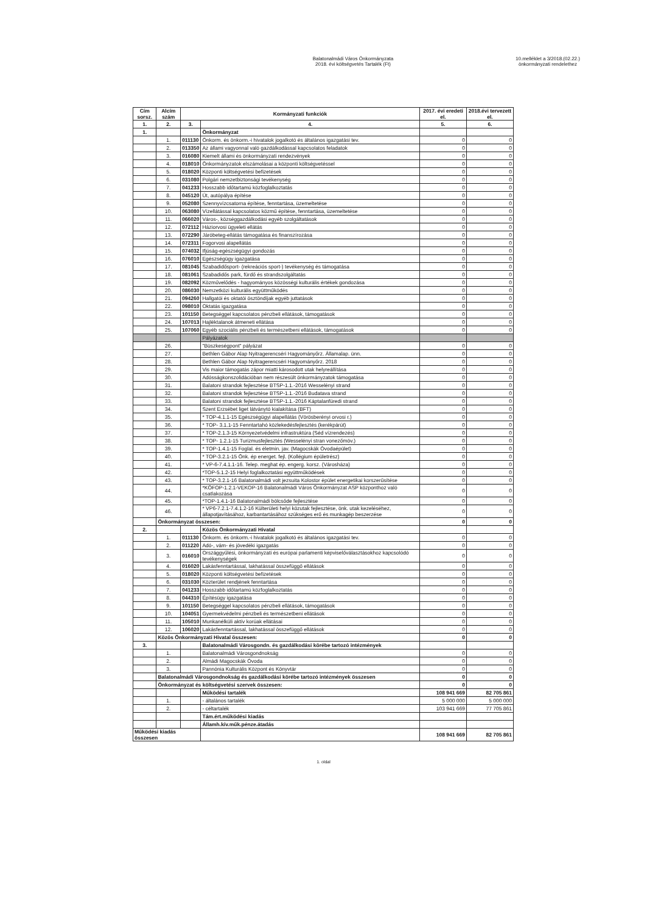Balatonalmádi Város Önkormányzata
2018. évi költségvetés Tartalék (Ft)
10.melléklet a 3/2018.(02.22.)
önkormányzati rendelethez
| Cím sorsz. | Alcím szám | Kormányzati funkciók | | 2017. évi eredeti el. | 2018.évi tervezett el. |
| --- | --- | --- | --- | --- | --- |
| 1. | 2. | 3. | 4. | 5. | 6. |
| 1. | | | Önkormányzat | | |
| | 1. | 011130 | Önkorm. és önkorm.-i hivatalok jogalkotó és általános igazgatási tev. | 0 | 0 |
| | 2. | 013350 | Az állami vagyonnal való gazdálkodással kapcsolatos feladatok | 0 | 0 |
| | 3. | 016080 | Kiemelt állami és önkormányzati rendezvények | 0 | 0 |
| | 4. | 018010 | Önkormányzatok elszámolásai a központi költségvetéssel | 0 | 0 |
| | 5. | 018020 | Központi költségvetési befizetések | 0 | 0 |
| | 6. | 031080 | Polgári nemzetbiztonsági tevékenység | 0 | 0 |
| | 7. | 041233 | Hosszabb időtartamú közfoglalkoztatás | 0 | 0 |
| | 8. | 045120 | Út, autópálya építése | 0 | 0 |
| | 9. | 052080 | Szennyvízcsatorna építése, fenntartása, üzemeltetése | 0 | 0 |
| | 10. | 063080 | Vízellátással kapcsolatos közmű építése, fenntartása, üzemeltetése | 0 | 0 |
| | 11. | 066020 | Város-, községgazdálkodási egyéb szolgáltatások | 0 | 0 |
| | 12. | 072112 | Háziorvosi ügyeleti ellátás | 0 | 0 |
| | 13. | 072290 | Járóbeteg-ellátás támogatása és finanszírozása | 0 | 0 |
| | 14. | 072311 | Fogorvosi alapellátás | 0 | 0 |
| | 15. | 074032 | Ifjúság-egészségügyi gondozás | 0 | 0 |
| | 16. | 076010 | Egészségügy igazgatása | 0 | 0 |
| | 17. | 081045 | Szabadidősport- (rekreációs sport-) tevékenység és támogatása | 0 | 0 |
| | 18. | 081061 | Szabadidős park, fürdő és strandszolgáltatás | 0 | 0 |
| | 19. | 082092 | Közművelődés - hagyományos közösségi kulturális értékek gondozása | 0 | 0 |
| | 20. | 086030 | Nemzetközi kulturális együttműködés | 0 | 0 |
| | 21. | 094260 | Hallgatói és oktatói ösztöndíjak egyéb juttatások | 0 | 0 |
| | 22. | 098010 | Oktatás igazgatása | 0 | 0 |
| | 23. | 101150 | Betegséggel kapcsolatos pénzbeli ellátások, támogatások | 0 | 0 |
| | 24. | 107013 | Hajléktalanok átmeneti ellátása | 0 | 0 |
| | 25. | 107060 | Egyéb szociális pénzbeli és természetbeni ellátások, támogatások | 0 | 0 |
| | | | Pályázatok | | |
| | 26. | | "Büszkeségpont" pályázat | 0 | 0 |
| | 27. | | Bethlen Gábor Alap Nyitragerencséri Hagyományőrz. Államalap. ünn. | 0 | 0 |
| | 28. | | Bethlen Gábor Alap Nyitragerencséri Hagyományőrz. 2018 | 0 | 0 |
| | 29. | | Vis maior támogatás zápor miatti károsodott utak helyreállítása | 0 | 0 |
| | 30. | | Adósságkonszolidációban nem részesült önkormányzatok támogatása | 0 | 0 |
| | 31. | | Balatoni strandok fejlesztése BTSP-1.1.-2016 Wesselényi strand | 0 | 0 |
| | 32. | | Balatoni strandok fejlesztése BTSP-1.1.-2016 Budatava strand | 0 | 0 |
| | 33. | | Balatoni strandok fejlesztése BTSP-1.1.-2016 Káptalanfüredi strand | 0 | 0 |
| | 34. | | Szent Erzsébet liget látványtó kialakítása (BFT) | 0 | 0 |
| | 35. | | * TOP-4.1.1-15 Egészségügyi alapellátás (Vörösberényi orvosi r.) | 0 | 0 |
| | 36. | | * TOP- 3.1.1-15 Fenntartahó közlekedésfejlesztés (kerékpárút) | 0 | 0 |
| | 37. | | * TOP-2.1.3-15 Környezetvédelmi infrastruktúra (Séd vízrendezés) | 0 | 0 |
| | 38. | | * TOP- 1.2.1-15 Turizmusfejlesztés (Wesselényi stran vonezőmöv.) | 0 | 0 |
| | 39. | | * TOP-1.4.1-15 Foglal. és életmin. jav. (Magocskák Óvodaépület) | 0 | 0 |
| | 40. | | * TOP-3.2.1-15 Önk. ép energet. fejl. (Kollégium épületrész) | 0 | 0 |
| | 41. | | * VP-6-7.4.1.1-16. Telep. meghat ép. engerg. korsz. (Városháza) | 0 | 0 |
| | 42. | | *TOP-5.1.2-15 Helyi foglalkoztatási együttműködések | 0 | 0 |
| | 43. | | * TOP-3.2.1-16 Balatonalmádi volt jezsuita Kolostor épület energetikai korszerűsítése | 0 | 0 |
| | 44. | | *KÖFOP-1.2.1-VEKOP-16 Balatonalmádi Város Önkormányzat ASP központhoz való csatlakozása | 0 | 0 |
| | 45. | | *TOP-1.4.1-16 Balatonalmádi bölcsőde fejlesztése | 0 | 0 |
| | 46. | | * VP6-7.2.1-7.4.1.2-16 Külterületi helyi közutak fejlesztése, önk. utak kezeléséhez, állapotjavításához, karbantartásához szükséges erő és munkagép beszerzése | 0 | 0 |
| | Önkormányzat összesen: | | | 0 | 0 |
| 2. | | | Közös Önkormányzati Hivatal | | |
| | 1. | 011130 | Önkorm. és önkorm.-i hivatalok jogalkotó és általános igazgatási tev. | 0 | 0 |
| | 2. | 011220 | Adó-, vám- és jövedéki igazgatás | 0 | 0 |
| | 3. | 016010 | Országgyűlési, önkormányzati és európai parlamenti képviselőválasztásokhoz kapcsolódó tevékenységek | 0 | 0 |
| | 4. | 016020 | Lakásfenntartással, lakhatással összefüggő ellátások | 0 | 0 |
| | 5. | 018020 | Központi költségvetési befizetések | 0 | 0 |
| | 6. | 031030 | Közterület rendjének fenntartása | 0 | 0 |
| | 7. | 041233 | Hosszabb időtartamú közfoglalkoztatás | 0 | 0 |
| | 8. | 044310 | Építésügy igazgatása | 0 | 0 |
| | 9. | 101150 | Betegséggel kapcsolatos pénzbeli ellátások, támogatások | 0 | 0 |
| | 10. | 104051 | Gyermekvédelmi pénzbeli és természetbeni ellátások | 0 | 0 |
| | 11. | 105010 | Munkanélküli aktív korúak ellátásai | 0 | 0 |
| | 12. | 106020 | Lakásfenntartással, lakhatással összefüggő ellátások | 0 | 0 |
| | Közös Önkormányzati Hivatal összesen: | | | 0 | 0 |
| 3. | | | Balatonalmádi Városgondn. és gazdálkodási körébe tartozó intézmények | | |
| | 1. | | Balatonalmádi Városgondnokság | 0 | 0 |
| | 2. | | Almádi Magocskák Óvoda | 0 | 0 |
| | 3. | | Pannónia Kulturális Központ és Könyvtár | 0 | 0 |
| | Balatonalmádi Városgondnokság és gazdálkodási körébe tartozó intézmények összesen | | | 0 | 0 |
| | Önkormányzat és költségvetési szervek összesen: | | | 0 | 0 |
| | | | Működési tartalék | 108 941 669 | 82 705 861 |
| | 1. | | - általános tartalék | 5 000 000 | 5 000 000 |
| | 2. | | - céltartalék | 103 941 669 | 77 705 861 |
| | | | Tám.ért.működési kiadás | | |
| | | | Államh.kív.műk.pénze.átadás | | |
| Működési kiadás összesen | | | | 108 941 669 | 82 705 861 |
1. oldal